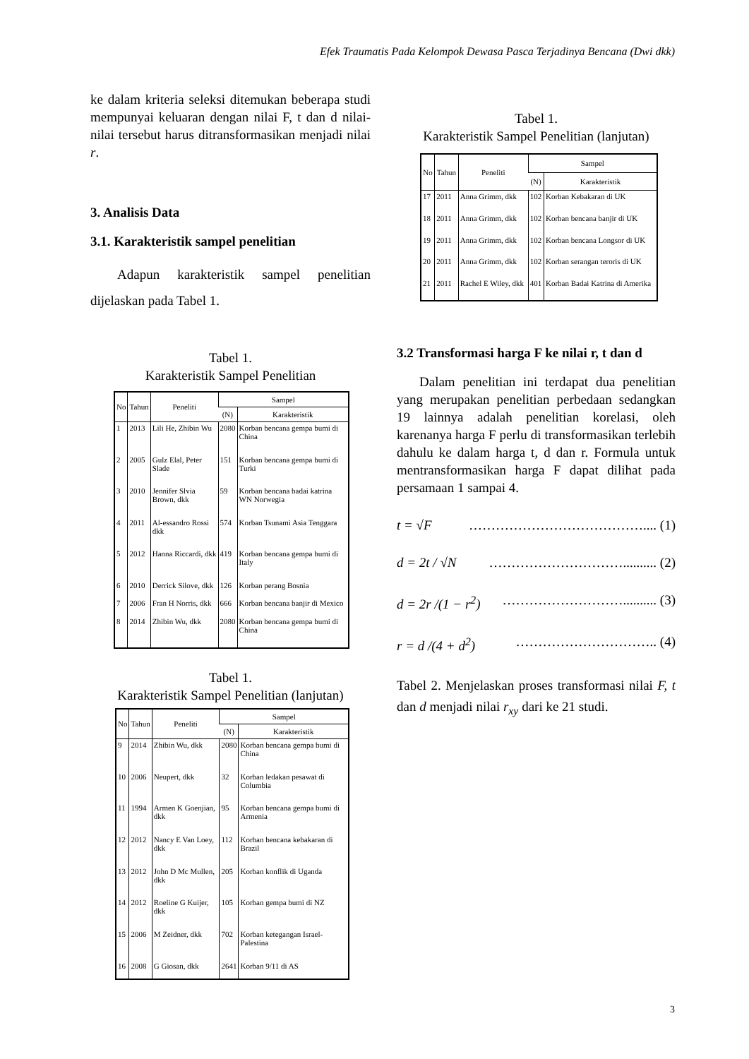Efek Traumatis Pada Kelompok Dewasa Pasca Terjadinya Bencana (Dwi dkk)
ke dalam kriteria seleksi ditemukan beberapa studi mempunyai keluaran dengan nilai F, t dan d nilai-nilai tersebut harus ditransformasikan menjadi nilai r.
3. Analisis Data
3.1. Karakteristik sampel penelitian
Adapun karakteristik sampel penelitian dijelaskan pada Tabel 1.
Tabel 1.
Karakteristik Sampel Penelitian
| No | Tahun | Peneliti | Sampel | |
| --- | --- | --- | --- | --- |
| | | | (N) | Karakteristik |
| 1 | 2013 | Lili He, Zhibin Wu | 2080 | Korban bencana gempa bumi di China |
| 2 | 2005 | Gulz Elal, Peter Slade | 151 | Korban bencana gempa bumi di Turki |
| 3 | 2010 | Jennifer Slvia Brown, dkk | 59 | Korban bencana badai katrina WN Norwegia |
| 4 | 2011 | Al-essandro Rossi dkk | 574 | Korban Tsunami Asia Tenggara |
| 5 | 2012 | Hanna Riccardi, dkk | 419 | Korban bencana gempa bumi di Italy |
| 6 | 2010 | Derrick Silove, dkk | 126 | Korban perang Bosnia |
| 7 | 2006 | Fran H Norris, dkk | 666 | Korban bencana banjir di Mexico |
| 8 | 2014 | Zhibin Wu, dkk | 2080 | Korban bencana gempa bumi di China |
Tabel 1.
Karakteristik Sampel Penelitian (lanjutan)
| No | Tahun | Peneliti | Sampel | |
| --- | --- | --- | --- | --- |
| | | | (N) | Karakteristik |
| 9 | 2014 | Zhibin Wu, dkk | 2080 | Korban bencana gempa bumi di China |
| 10 | 2006 | Neupert, dkk | 32 | Korban ledakan pesawat di Columbia |
| 11 | 1994 | Armen K Goenjian, dkk | 95 | Korban bencana gempa bumi di Armenia |
| 12 | 2012 | Nancy E Van Loey, dkk | 112 | Korban bencana kebakaran di Brazil |
| 13 | 2012 | John D Mc Mullen, dkk | 205 | Korban konflik di Uganda |
| 14 | 2012 | Roeline G Kuijer, dkk | 105 | Korban gempa bumi di NZ |
| 15 | 2006 | M Zeidner, dkk | 702 | Korban ketegangan Israel-Palestina |
| 16 | 2008 | G Giosan, dkk | 2641 | Korban 9/11 di AS |
Tabel 1.
Karakteristik Sampel Penelitian (lanjutan)
| No | Tahun | Peneliti | Sampel | |
| --- | --- | --- | --- | --- |
| | | | (N) | Karakteristik |
| 17 | 2011 | Anna Grimm, dkk | 102 | Korban Kebakaran di UK |
| 18 | 2011 | Anna Grimm, dkk | 102 | Korban bencana banjir di UK |
| 19 | 2011 | Anna Grimm, dkk | 102 | Korban bencana Longsor di UK |
| 20 | 2011 | Anna Grimm, dkk | 102 | Korban serangan teroris di UK |
| 21 | 2011 | Rachel E Wiley, dkk | 401 | Korban Badai Katrina di Amerika |
3.2 Transformasi harga F ke nilai r, t dan d
Dalam penelitian ini terdapat dua penelitian yang merupakan penelitian perbedaan sedangkan 19 lainnya adalah penelitian korelasi, oleh karenanya harga F perlu di transformasikan terlebih dahulu ke dalam harga t, d dan r. Formula untuk mentransformasikan harga F dapat dilihat pada persamaan 1 sampai 4.
t = √F ………………………………….... (1)
d = 2t / √N ………………………….......... (2)
d = 2r /(1 − r<sup>2</sup>) ……………………….......... (3)
r = d /(4 + d<sup>2</sup>) ………………………….. (4)
Tabel 2. Menjelaskan proses transformasi nilai F, t dan d menjadi nilai r<sub>xy</sub> dari ke 21 studi.
3